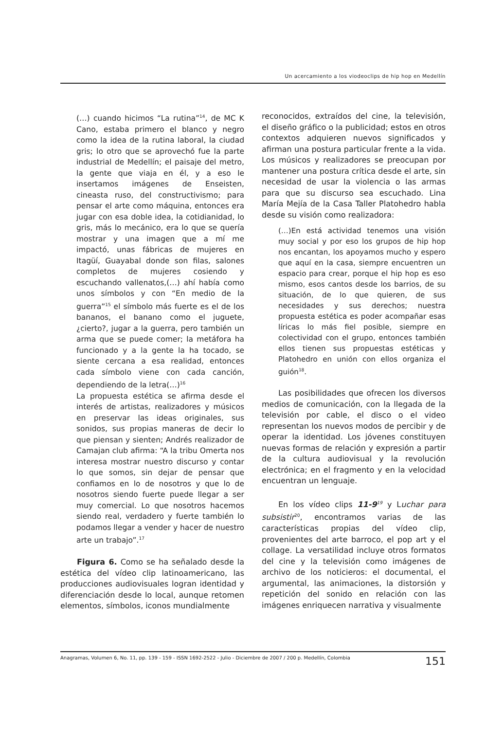Un acercamiento a los viodeoclips de hip hop en Medellín
(…) cuando hicimos “La rutina”<sup>14</sup>, de MC K Cano, estaba primero el blanco y negro como la idea de la rutina laboral, la ciudad gris; lo otro que se aprovechó fue la parte industrial de Medellín; el paisaje del metro, la gente que viaja en él, y a eso le insertamos imágenes de Enseisten, cineasta ruso, del constructivismo; para pensar el arte como máquina, entonces era jugar con esa doble idea, la cotidianidad, lo gris, más lo mecánico, era lo que se quería mostrar y una imagen que a mí me impactó, unas fábricas de mujeres en Itagüí, Guayabal donde son filas, salones completos de mujeres cosiendo y escuchando vallenatos,(…) ahí había como unos símbolos y con “En medio de la guerra”<sup>15</sup> el símbolo más fuerte es el de los bananos, el banano como el juguete, ¿cierto?, jugar a la guerra, pero también un arma que se puede comer; la metáfora ha funcionado y a la gente la ha tocado, se siente cercana a esa realidad, entonces cada símbolo viene con cada canción, dependiendo de la letra(…)<sup>16</sup>
La propuesta estética se afirma desde el interés de artistas, realizadores y músicos en preservar las ideas originales, sus sonidos, sus propias maneras de decir lo que piensan y sienten; Andrés realizador de Camajan club afirma: “A la tribu Omerta nos interesa mostrar nuestro discurso y contar lo que somos, sin dejar de pensar que confiamos en lo de nosotros y que lo de nosotros siendo fuerte puede llegar a ser muy comercial. Lo que nosotros hacemos siendo real, verdadero y fuerte también lo podamos llegar a vender y hacer de nuestro arte un trabajo”.<sup>17</sup>
Figura 6. Como se ha señalado desde la estética del vídeo clip latinoamericano, las producciones audiovisuales logran identidad y diferenciación desde lo local, aunque retomen elementos, símbolos, iconos mundialmente
reconocidos, extraídos del cine, la televisión, el diseño gráfico o la publicidad; estos en otros contextos adquieren nuevos significados y afirman una postura particular frente a la vida. Los músicos y realizadores se preocupan por mantener una postura crítica desde el arte, sin necesidad de usar la violencia o las armas para que su discurso sea escuchado. Lina María Mejía de la Casa Taller Platohedro habla desde su visión como realizadora:
(…)En está actividad tenemos una visión muy social y por eso los grupos de hip hop nos encantan, los apoyamos mucho y espero que aquí en la casa, siempre encuentren un espacio para crear, porque el hip hop es eso mismo, esos cantos desde los barrios, de su situación, de lo que quieren, de sus necesidades y sus derechos; nuestra propuesta estética es poder acompañar esas líricas lo más fiel posible, siempre en colectividad con el grupo, entonces también ellos tienen sus propuestas estéticas y Platohedro en unión con ellos organiza el guión<sup>18</sup>.
Las posibilidades que ofrecen los diversos medios de comunicación, con la llegada de la televisión por cable, el disco o el video representan los nuevos modos de percibir y de operar la identidad. Los jóvenes constituyen nuevas formas de relación y expresión a partir de la cultura audiovisual y la revolución electrónica; en el fragmento y en la velocidad encuentran un lenguaje.
En los vídeo clips 11-9<sup>19</sup> y Luchar para subsistir<sup>20</sup>, encontramos varias de las características propias del vídeo clip, provenientes del arte barroco, el pop art y el collage. La versatilidad incluye otros formatos del cine y la televisión como imágenes de archivo de los noticieros: el documental, el argumental, las animaciones, la distorsión y repetición del sonido en relación con las imágenes enriquecen narrativa y visualmente
Anagramas, Volumen 6, No. 11, pp. 139 - 159 - ISSN 1692-2522 - Julio - Diciembre de 2007 / 200 p. Medellín, Colombia 151